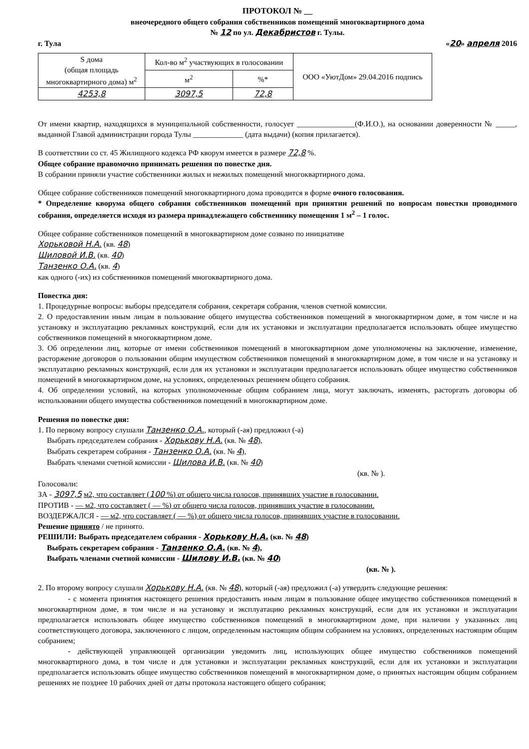ПРОТОКОЛ № __
внеочередного общего собрания собственников помещений многоквартирного дома
№ 12 по ул. Декабристов г. Тулы.
г. Тула «20» апреля 2016
| S дома (общая площадь многоквартирного дома) м<sup>2</sup> | Кол-во м<sup>2</sup> участвующих в голосовании | | ООО «УютДом» 29.04.2016 подпись |
| | м<sup>2</sup> | %* | |
| 4253,8 | 3097,5 | 72,8 | |
От имени квартир, находящихся в муниципальной собственности, голосует _______________(Ф.И.О.), на основании доверенности № _____, выданной Главой администрации города Тулы _____________ (дата выдачи) (копия прилагается).
В соответствии со ст. 45 Жилищного кодекса РФ кворум имеется в размере 72,8 %.
Общее собрание правомочно принимать решения по повестке дня.
В собрании приняли участие собственники жилых и нежилых помещений многоквартирного дома.
Общее собрание собственников помещений многоквартирного дома проводится в форме очного голосования.
* Определение кворума общего собрания собственников помещений при принятии решений по вопросам повестки проводимого собрания, определяется исходя из размера принадлежащего собственнику помещения 1 м<sup>2</sup> – 1 голос.
Общее собрание собственников помещений в многоквартирном доме созвано по инициативе
Хорьковой Н.А. (кв. 48)
Шиловой И.В. (кв. 40)
Танзенко О.А. (кв. 4)
как одного (-их) из собственников помещений многоквартирного дома.
Повестка дня:
1. Процедурные вопросы: выборы председателя собрания, секретаря собрания, членов счетной комиссии.
2. О предоставлении иным лицам в пользование общего имущества собственников помещений в многоквартирном доме, в том числе и на установку и эксплуатацию рекламных конструкций, если для их установки и эксплуатации предполагается использовать общее имущество собственников помещений в многоквартирном доме.
3. Об определении лиц, которые от имени собственников помещений в многоквартирном доме уполномочены на заключение, изменение, расторжение договоров о пользовании общим имуществом собственников помещений в многоквартирном доме, в том числе и на установку и эксплуатацию рекламных конструкций, если для их установки и эксплуатации предполагается использовать общее имущество собственников помещений в многоквартирном доме, на условиях, определенных решением общего собрания.
4. Об определении условий, на которых уполномоченные общим собранием лица, могут заключать, изменять, расторгать договоры об использовании общего имущества собственников помещений в многоквартирном доме.
Решения по повестке дня:
1. По первому вопросу слушали Танзенко О.А., который (-ая) предложил (-а)
Выбрать председателем собрания - Хорькову Н.А. (кв. № 48),
Выбрать секретарем собрания - Танзенко О.А. (кв. № 4),
Выбрать членами счетной комиссии - Шилова И.В. (кв. № 40)
(кв. № ).
Голосовали:
ЗА - 3097,5 м2, что составляет (100 %) от общего числа голосов, принявших участие в голосовании.
ПРОТИВ - — м2, что составляет ( — %) от общего числа голосов, принявших участие в голосовании.
ВОЗДЕРЖАЛСЯ - — м2, что составляет ( — %) от общего числа голосов, принявших участие в голосовании.
Решение принято / не принято.
РЕШИЛИ: Выбрать председателем собрания - Хорькову Н.А. (кв. № 48)
Выбрать секретарем собрания - Танзенко О.А. (кв. № 4),
Выбрать членами счетной комиссии - Шилову И.В. (кв. № 40)
(кв. № ).
2. По второму вопросу слушали Хорькову Н.А. (кв. № 48), который (-ая) предложил (-а) утвердить следующие решения:
- с момента принятия настоящего решения предоставить иным лицам в пользование общее имущество собственников помещений в многоквартирном доме, в том числе и на установку и эксплуатацию рекламных конструкций, если для их установки и эксплуатации предполагается использовать общее имущество собственников помещений в многоквартирном доме, при наличии у указанных лиц соответствующего договора, заключенного с лицом, определенным настоящим общим собранием на условиях, определенных настоящим общим собранием;
- действующей управляющей организации уведомить лиц, использующих общее имущество собственников помещений многоквартирного дома, в том числе и для установки и эксплуатации рекламных конструкций, если для их установки и эксплуатации предполагается использовать общее имущество собственников помещений в многоквартирном доме, о принятых настоящим общим собранием решениях не позднее 10 рабочих дней от даты протокола настоящего общего собрания;